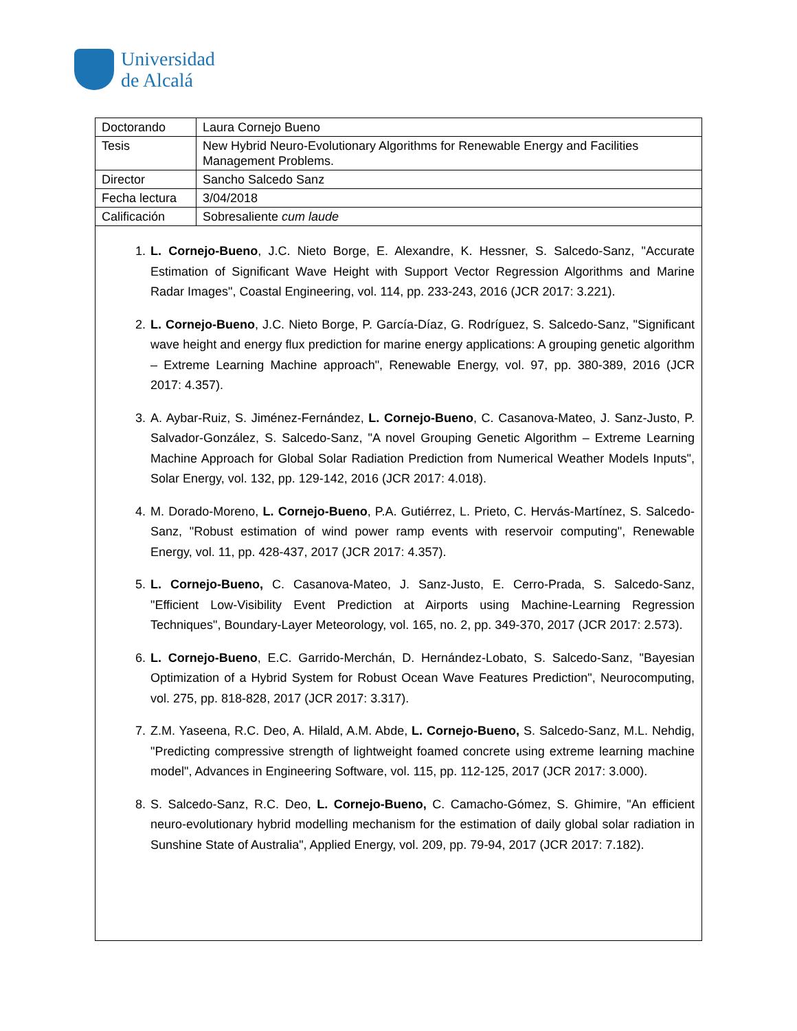Universidad
de Alcalá
| Doctorando | Laura Cornejo Bueno |
| Tesis | New Hybrid Neuro-Evolutionary Algorithms for Renewable Energy and Facilities Management Problems. |
| Director | Sancho Salcedo Sanz |
| Fecha lectura | 3/04/2018 |
| Calificación | Sobresaliente cum laude |
1. L. Cornejo-Bueno, J.C. Nieto Borge, E. Alexandre, K. Hessner, S. Salcedo-Sanz, "Accurate Estimation of Significant Wave Height with Support Vector Regression Algorithms and Marine Radar Images", Coastal Engineering, vol. 114, pp. 233-243, 2016 (JCR 2017: 3.221).
2. L. Cornejo-Bueno, J.C. Nieto Borge, P. García-Díaz, G. Rodríguez, S. Salcedo-Sanz, "Significant wave height and energy flux prediction for marine energy applications: A grouping genetic algorithm – Extreme Learning Machine approach", Renewable Energy, vol. 97, pp. 380-389, 2016 (JCR 2017: 4.357).
3. A. Aybar-Ruiz, S. Jiménez-Fernández, L. Cornejo-Bueno, C. Casanova-Mateo, J. Sanz-Justo, P. Salvador-González, S. Salcedo-Sanz, "A novel Grouping Genetic Algorithm – Extreme Learning Machine Approach for Global Solar Radiation Prediction from Numerical Weather Models Inputs", Solar Energy, vol. 132, pp. 129-142, 2016 (JCR 2017: 4.018).
4. M. Dorado-Moreno, L. Cornejo-Bueno, P.A. Gutiérrez, L. Prieto, C. Hervás-Martínez, S. Salcedo-Sanz, "Robust estimation of wind power ramp events with reservoir computing", Renewable Energy, vol. 11, pp. 428-437, 2017 (JCR 2017: 4.357).
5. L. Cornejo-Bueno, C. Casanova-Mateo, J. Sanz-Justo, E. Cerro-Prada, S. Salcedo-Sanz, "Efficient Low-Visibility Event Prediction at Airports using Machine-Learning Regression Techniques", Boundary-Layer Meteorology, vol. 165, no. 2, pp. 349-370, 2017 (JCR 2017: 2.573).
6. L. Cornejo-Bueno, E.C. Garrido-Merchán, D. Hernández-Lobato, S. Salcedo-Sanz, "Bayesian Optimization of a Hybrid System for Robust Ocean Wave Features Prediction", Neurocomputing, vol. 275, pp. 818-828, 2017 (JCR 2017: 3.317).
7. Z.M. Yaseena, R.C. Deo, A. Hilald, A.M. Abde, L. Cornejo-Bueno, S. Salcedo-Sanz, M.L. Nehdig, "Predicting compressive strength of lightweight foamed concrete using extreme learning machine model", Advances in Engineering Software, vol. 115, pp. 112-125, 2017 (JCR 2017: 3.000).
8. S. Salcedo-Sanz, R.C. Deo, L. Cornejo-Bueno, C. Camacho-Gómez, S. Ghimire, "An efficient neuro-evolutionary hybrid modelling mechanism for the estimation of daily global solar radiation in Sunshine State of Australia", Applied Energy, vol. 209, pp. 79-94, 2017 (JCR 2017: 7.182).